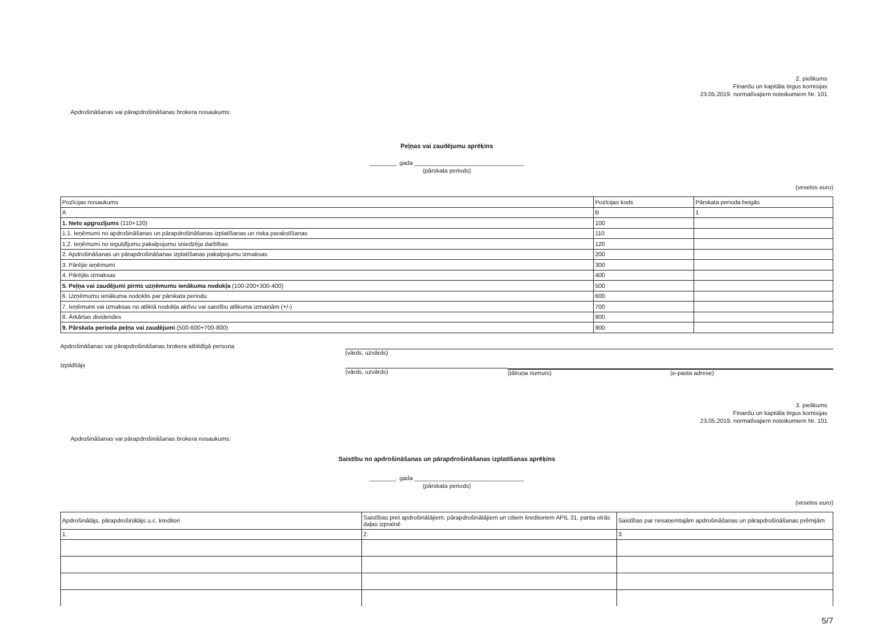2. pielikums
Finanšu un kapitāla tirgus komisijas
23.05.2019. normatīvajiem noteikumiem Nr. 101
Apdrošināšanas vai pārapdrošināšanas brokera nosaukums:
Peļņas vai zaudējumu aprēķins
________. gada _________________________________
(pārskata periods)
(veselos euro)
| Pozīcijas nosaukums | Pozīcijas kods | Pārskata perioda beigās |
| A | B | 1 |
| 1. Neto apgrozījums (110+120) | 100 | |
| 1.1. Ieņēmumi no apdrošināšanas un pārapdrošināšanas izplatīšanas un riska parakstīšanas | 110 | |
| 1.2. Ieņēmumi no ieguldījumu pakalpojumu sniedzēja darbības | 120 | |
| 2. Apdrošināšanas un pārapdrošināšanas izplatīšanas pakalpojumu izmaksas | 200 | |
| 3. Pārējie ieņēmumi | 300 | |
| 4. Pārējās izmaksas | 400 | |
| 5. Peļņa vai zaudējumi pirms uzņēmumu ienākuma nodokļa (100-200+300-400) | 500 | |
| 6. Uzņēmumu ienākuma nodoklis par pārskata periodu | 600 | |
| 7. Ieņēmumi vai izmaksas no atliktā nodokļa aktīvu vai saistību atlikuma izmaiņām (+/-) | 700 | |
| 8. Ārkārtas dividendes | 800 | |
| 9. Pārskata perioda peļņa vai zaudējumi (500-600+700-800) | 900 | |
Apdrošināšanas vai pārapdrošināšanas brokera atbildīgā persona (vārds, uzvārds)
Izpildītājs (vārds, uzvārds) (tālruņa numurs) (e-pasta adrese)
3. pielikums
Finanšu un kapitāla tirgus komisijas
23.05.2019. normatīvajiem noteikumiem Nr. 101
Apdrošināšanas vai pārapdrošināšanas brokera nosaukums:
Saistību no apdrošināšanas un pārapdrošināšanas izplatīšanas aprēķins
________. gada _________________________________
(pārskata periods)
(veselos euro)
| Apdrošinātājs, pārapdrošinātājs u.c. kreditori | Saistības pret apdrošinātājiem, pārapdrošinātājiem un citiem kreditoriem APIL 31. panta otrās daļas izpratnē | Saistības par nesaņemtajām apdrošināšanas un pārapdrošināšanas prēmijām |
| 1. | 2. | 3. |
5/7